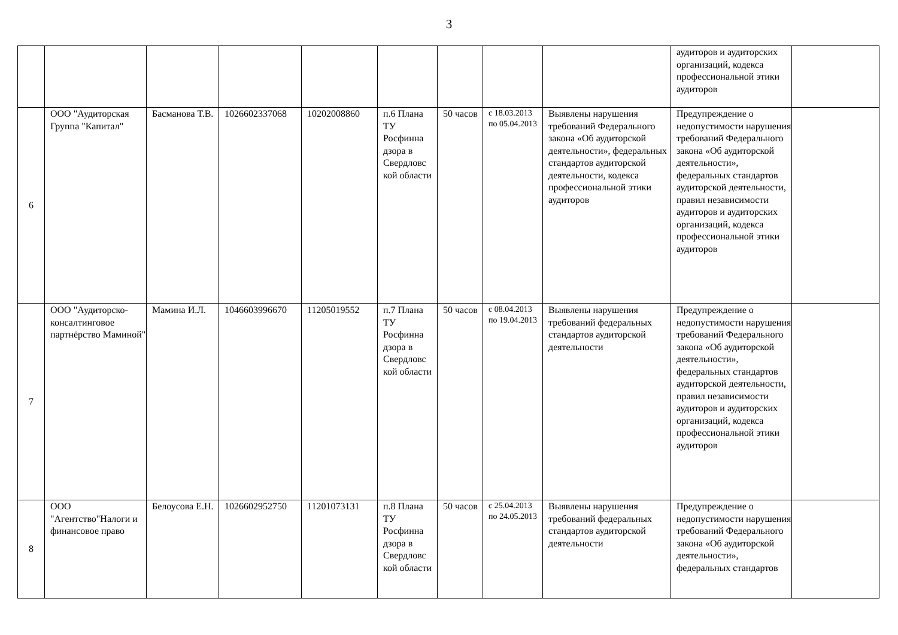3
| | | | | | | | | | аудиторов и аудиторских организаций, кодекса профессиональной этики аудиторов | |
| 6 | ООО "Аудиторская Группа "Капитал" | Басманова Т.В. | 1026602337068 | 10202008860 | п.6 Плана ТУ Росфинна дзора в Свердловс кой области | 50 часов | с 18.03.2013 по 05.04.2013 | Выявлены нарушения требований Федерального закона «Об аудиторской деятельности», федеральных стандартов аудиторской деятельности, кодекса профессиональной этики аудиторов | Предупреждение о недопустимости нарушения требований Федерального закона «Об аудиторской деятельности», федеральных стандартов аудиторской деятельности, правил независимости аудиторов и аудиторских организаций, кодекса профессиональной этики аудиторов | |
| 7 | ООО "Аудиторско-консалтинговое партнёрство Маминой" | Мамина И.Л. | 1046603996670 | 11205019552 | п.7 Плана ТУ Росфинна дзора в Свердловс кой области | 50 часов | с 08.04.2013 по 19.04.2013 | Выявлены нарушения требований федеральных стандартов аудиторской деятельности | Предупреждение о недопустимости нарушения требований Федерального закона «Об аудиторской деятельности», федеральных стандартов аудиторской деятельности, правил независимости аудиторов и аудиторских организаций, кодекса профессиональной этики аудиторов | |
| 8 | ООО "Агентство"Налоги и финансовое право | Белоусова Е.Н. | 1026602952750 | 11201073131 | п.8 Плана ТУ Росфинна дзора в Свердловс кой области | 50 часов | с 25.04.2013 по 24.05.2013 | Выявлены нарушения требований федеральных стандартов аудиторской деятельности | Предупреждение о недопустимости нарушения требований Федерального закона «Об аудиторской деятельности», федеральных стандартов | |